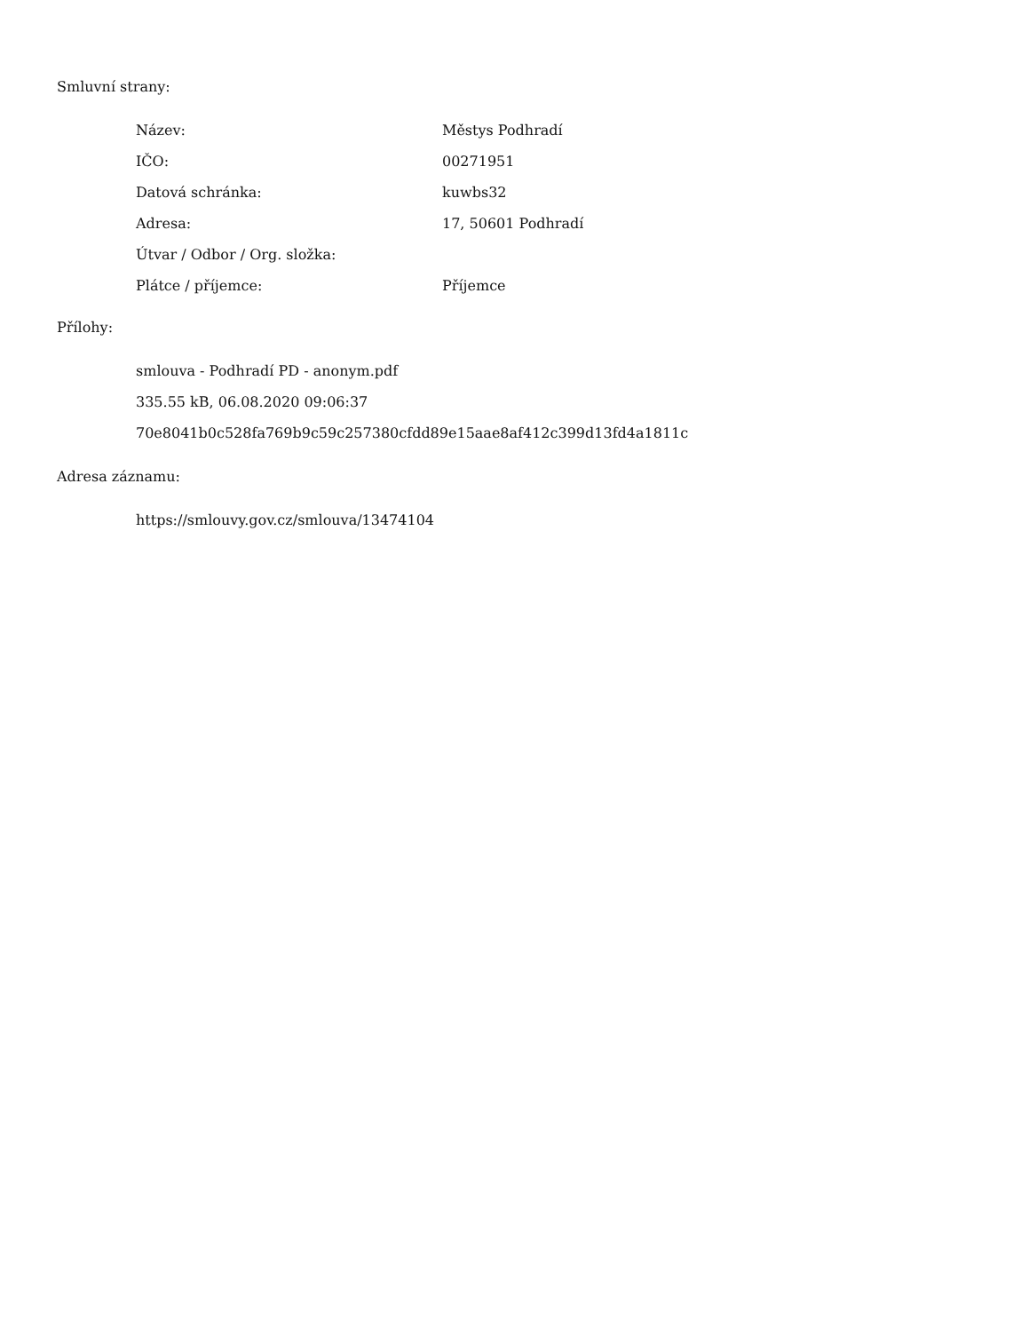Smluvní strany:
| Název: | Městys Podhradí |
| IČO: | 00271951 |
| Datová schránka: | kuwbs32 |
| Adresa: | 17, 50601 Podhradí |
| Útvar / Odbor / Org. složka: | |
| Plátce / příjemce: | Příjemce |
Přílohy:
smlouva - Podhradí PD - anonym.pdf
335.55 kB, 06.08.2020 09:06:37
70e8041b0c528fa769b9c59c257380cfdd89e15aae8af412c399d13fd4a1811c
Adresa záznamu:
https://smlouvy.gov.cz/smlouva/13474104